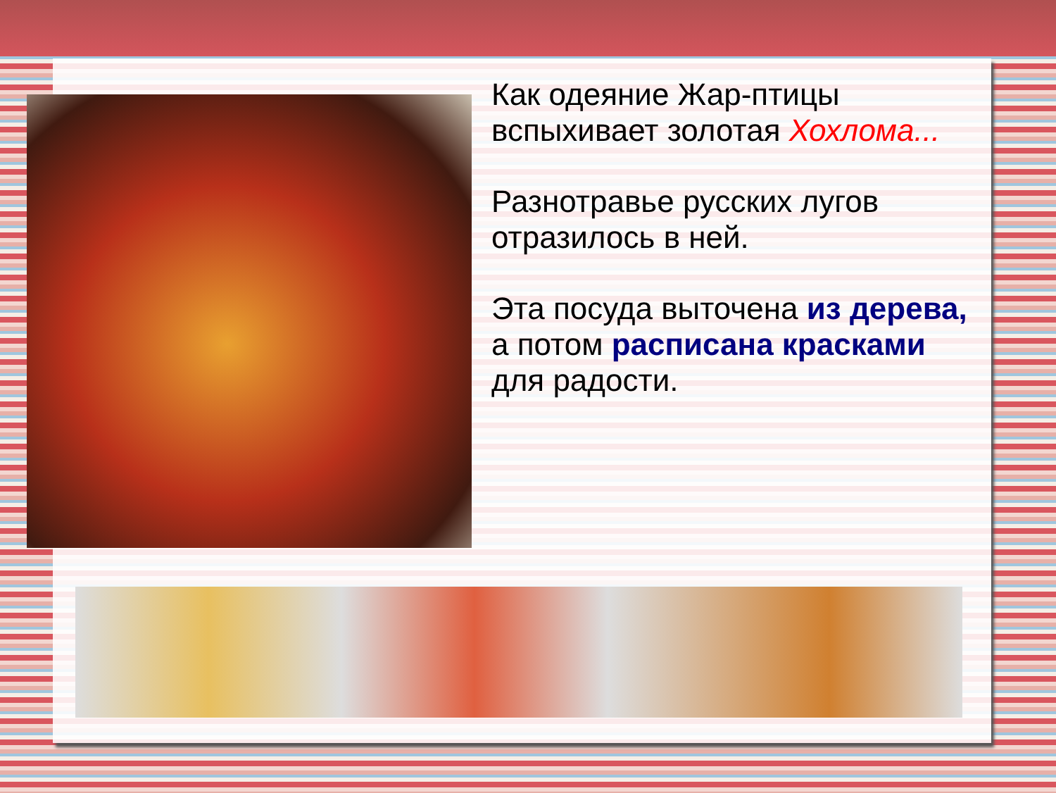Как одеяние Жар-птицы вспыхивает золотая Хохлома...
Разнотравье русских лугов отразилось в ней.
Эта посуда выточена из дерева, а потом расписана красками для радости.